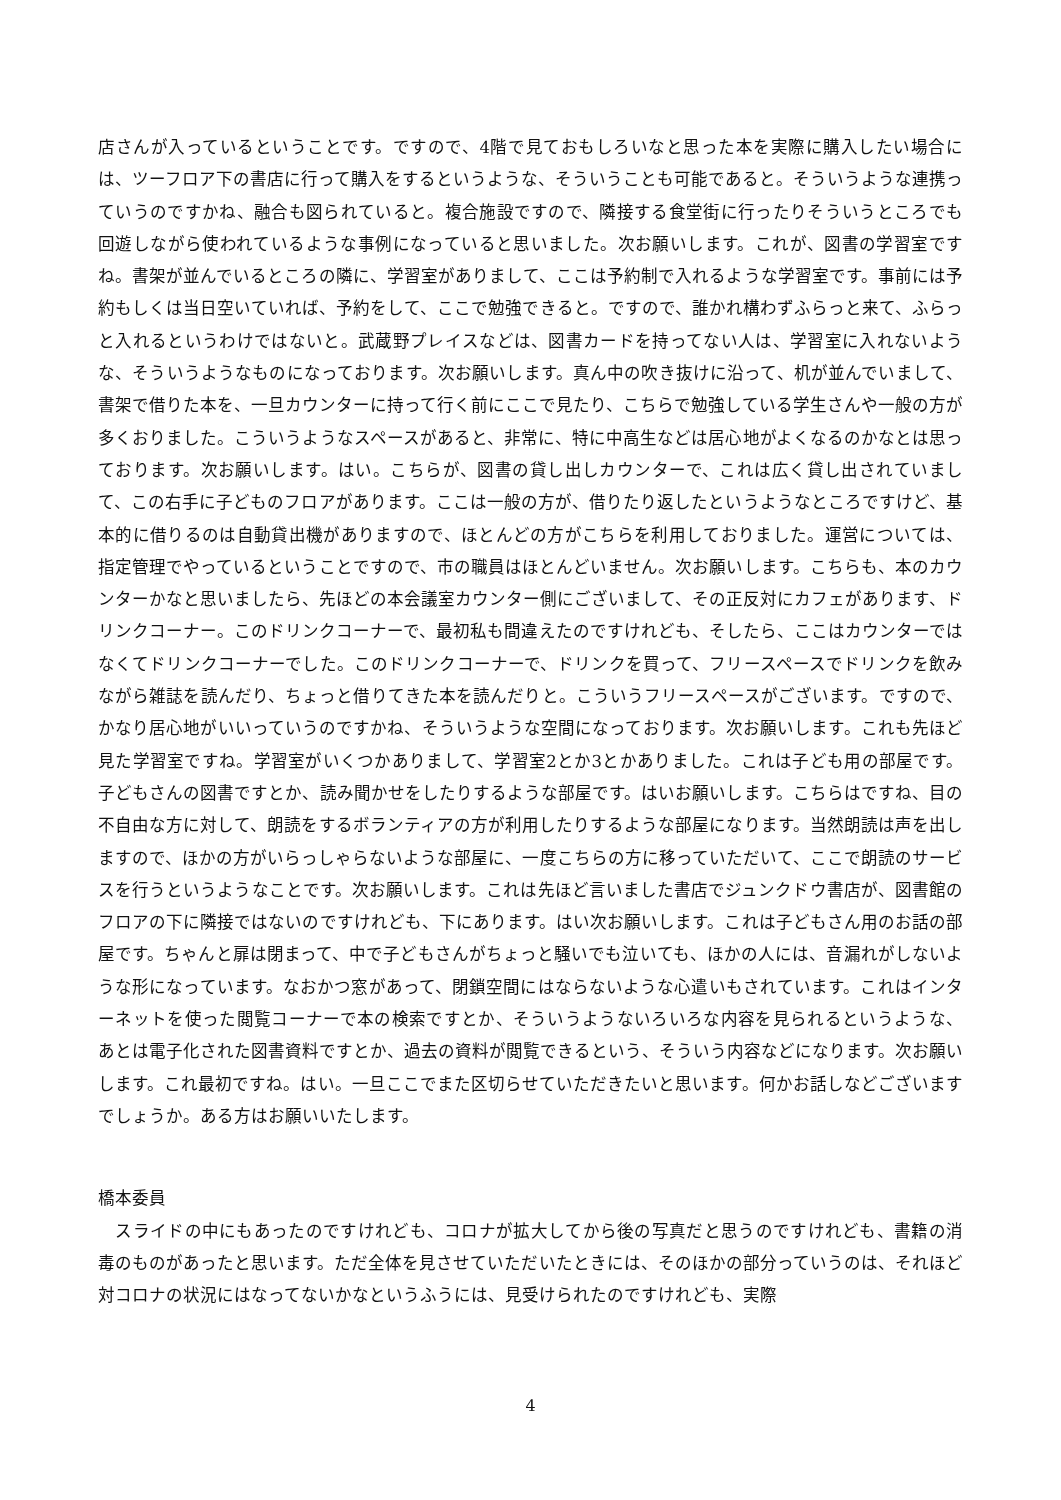店さんが入っているということです。ですので、4階で見ておもしろいなと思った本を実際に購入したい場合には、ツーフロア下の書店に行って購入をするというような、そういうことも可能であると。そういうような連携っていうのですかね、融合も図られていると。複合施設ですので、隣接する食堂街に行ったりそういうところでも回遊しながら使われているような事例になっていると思いました。次お願いします。これが、図書の学習室ですね。書架が並んでいるところの隣に、学習室がありまして、ここは予約制で入れるような学習室です。事前には予約もしくは当日空いていれば、予約をして、ここで勉強できると。ですので、誰かれ構わずふらっと来て、ふらっと入れるというわけではないと。武蔵野プレイスなどは、図書カードを持ってない人は、学習室に入れないような、そういうようなものになっております。次お願いします。真ん中の吹き抜けに沿って、机が並んでいまして、書架で借りた本を、一旦カウンターに持って行く前にここで見たり、こちらで勉強している学生さんや一般の方が多くおりました。こういうようなスペースがあると、非常に、特に中高生などは居心地がよくなるのかなとは思っております。次お願いします。はい。こちらが、図書の貸し出しカウンターで、これは広く貸し出されていまして、この右手に子どものフロアがあります。ここは一般の方が、借りたり返したというようなところですけど、基本的に借りるのは自動貸出機がありますので、ほとんどの方がこちらを利用しておりました。運営については、指定管理でやっているということですので、市の職員はほとんどいません。次お願いします。こちらも、本のカウンターかなと思いましたら、先ほどの本会議室カウンター側にございまして、その正反対にカフェがあります、ドリンクコーナー。このドリンクコーナーで、最初私も間違えたのですけれども、そしたら、ここはカウンターではなくてドリンクコーナーでした。このドリンクコーナーで、ドリンクを買って、フリースペースでドリンクを飲みながら雑誌を読んだり、ちょっと借りてきた本を読んだりと。こういうフリースペースがございます。ですので、かなり居心地がいいっていうのですかね、そういうような空間になっております。次お願いします。これも先ほど見た学習室ですね。学習室がいくつかありまして、学習室2とか3とかありました。これは子ども用の部屋です。子どもさんの図書ですとか、読み聞かせをしたりするような部屋です。はいお願いします。こちらはですね、目の不自由な方に対して、朗読をするボランティアの方が利用したりするような部屋になります。当然朗読は声を出しますので、ほかの方がいらっしゃらないような部屋に、一度こちらの方に移っていただいて、ここで朗読のサービスを行うというようなことです。次お願いします。これは先ほど言いました書店でジュンクドウ書店が、図書館のフロアの下に隣接ではないのですけれども、下にあります。はい次お願いします。これは子どもさん用のお話の部屋です。ちゃんと扉は閉まって、中で子どもさんがちょっと騒いでも泣いても、ほかの人には、音漏れがしないような形になっています。なおかつ窓があって、閉鎖空間にはならないような心遣いもされています。これはインターネットを使った閲覧コーナーで本の検索ですとか、そういうようないろいろな内容を見られるというような、あとは電子化された図書資料ですとか、過去の資料が閲覧できるという、そういう内容などになります。次お願いします。これ最初ですね。はい。一旦ここでまた区切らせていただきたいと思います。何かお話しなどございますでしょうか。ある方はお願いいたします。
橋本委員
　スライドの中にもあったのですけれども、コロナが拡大してから後の写真だと思うのですけれども、書籍の消毒のものがあったと思います。ただ全体を見させていただいたときには、そのほかの部分っていうのは、それほど対コロナの状況にはなってないかなというふうには、見受けられたのですけれども、実際
4